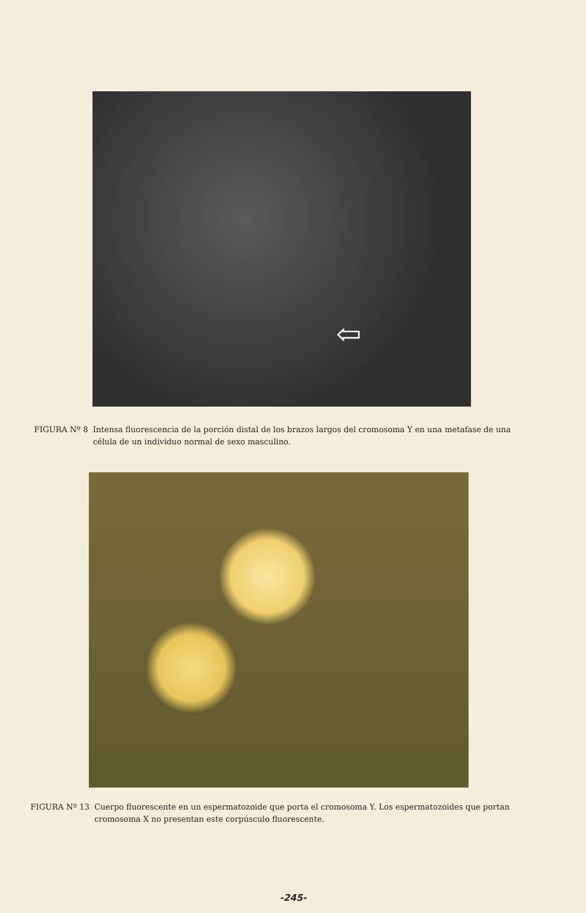⇦
FIGURA Nº 8 Intensa fluorescencia de la porción distal de los brazos largos del cromosoma Y en una metafase de una célula de un individuo normal de sexo masculino.
FIGURA Nº 13 Cuerpo fluorescente en un espermatozoide que porta el cromosoma Y. Los espermatozoides que portan cromosoma X no presentan este corpúsculo fluorescente.
-245-